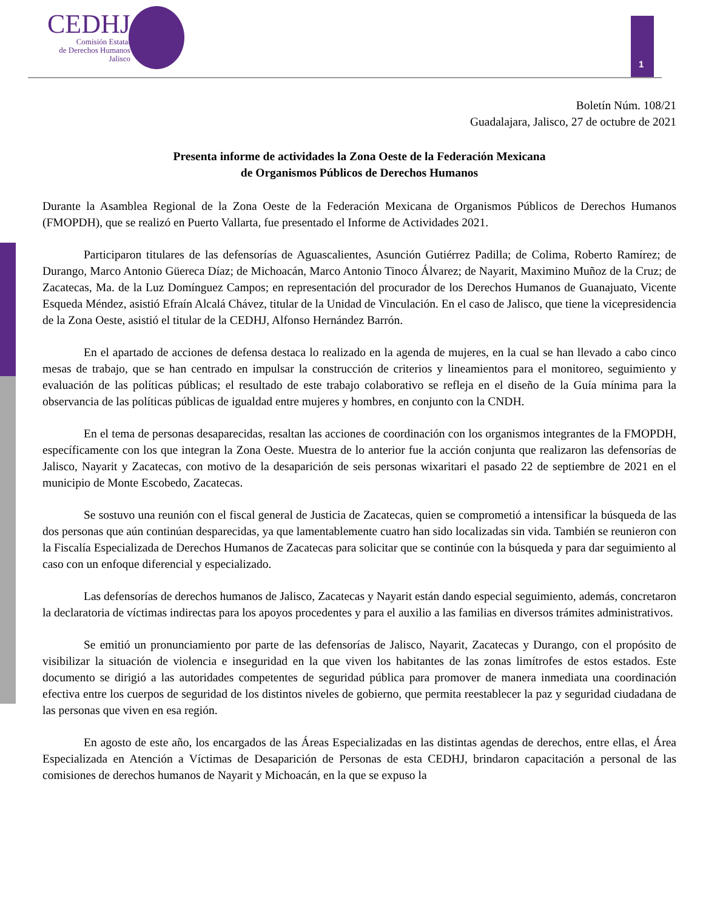CEDHJ
Comisión Estatal
de Derechos Humanos
Jalisco
1
Boletín Núm. 108/21
Guadalajara, Jalisco, 27 de octubre de 2021
Presenta informe de actividades la Zona Oeste de la Federación Mexicana
de Organismos Públicos de Derechos Humanos
Durante la Asamblea Regional de la Zona Oeste de la Federación Mexicana de Organismos Públicos de Derechos Humanos (FMOPDH), que se realizó en Puerto Vallarta, fue presentado el Informe de Actividades 2021.
Participaron titulares de las defensorías de Aguascalientes, Asunción Gutiérrez Padilla; de Colima, Roberto Ramírez; de Durango, Marco Antonio Güereca Díaz; de Michoacán, Marco Antonio Tinoco Álvarez; de Nayarit, Maximino Muñoz de la Cruz; de Zacatecas, Ma. de la Luz Domínguez Campos; en representación del procurador de los Derechos Humanos de Guanajuato, Vicente Esqueda Méndez, asistió Efraín Alcalá Chávez, titular de la Unidad de Vinculación. En el caso de Jalisco, que tiene la vicepresidencia de la Zona Oeste, asistió el titular de la CEDHJ, Alfonso Hernández Barrón.
En el apartado de acciones de defensa destaca lo realizado en la agenda de mujeres, en la cual se han llevado a cabo cinco mesas de trabajo, que se han centrado en impulsar la construcción de criterios y lineamientos para el monitoreo, seguimiento y evaluación de las políticas públicas; el resultado de este trabajo colaborativo se refleja en el diseño de la Guía mínima para la observancia de las políticas públicas de igualdad entre mujeres y hombres, en conjunto con la CNDH.
En el tema de personas desaparecidas, resaltan las acciones de coordinación con los organismos integrantes de la FMOPDH, específicamente con los que integran la Zona Oeste. Muestra de lo anterior fue la acción conjunta que realizaron las defensorías de Jalisco, Nayarit y Zacatecas, con motivo de la desaparición de seis personas wixaritari el pasado 22 de septiembre de 2021 en el municipio de Monte Escobedo, Zacatecas.
Se sostuvo una reunión con el fiscal general de Justicia de Zacatecas, quien se comprometió a intensificar la búsqueda de las dos personas que aún continúan desparecidas, ya que lamentablemente cuatro han sido localizadas sin vida. También se reunieron con la Fiscalía Especializada de Derechos Humanos de Zacatecas para solicitar que se continúe con la búsqueda y para dar seguimiento al caso con un enfoque diferencial y especializado.
Las defensorías de derechos humanos de Jalisco, Zacatecas y Nayarit están dando especial seguimiento, además, concretaron la declaratoria de víctimas indirectas para los apoyos procedentes y para el auxilio a las familias en diversos trámites administrativos.
Se emitió un pronunciamiento por parte de las defensorías de Jalisco, Nayarit, Zacatecas y Durango, con el propósito de visibilizar la situación de violencia e inseguridad en la que viven los habitantes de las zonas limítrofes de estos estados. Este documento se dirigió a las autoridades competentes de seguridad pública para promover de manera inmediata una coordinación efectiva entre los cuerpos de seguridad de los distintos niveles de gobierno, que permita reestablecer la paz y seguridad ciudadana de las personas que viven en esa región.
En agosto de este año, los encargados de las Áreas Especializadas en las distintas agendas de derechos, entre ellas, el Área Especializada en Atención a Víctimas de Desaparición de Personas de esta CEDHJ, brindaron capacitación a personal de las comisiones de derechos humanos de Nayarit y Michoacán, en la que se expuso la